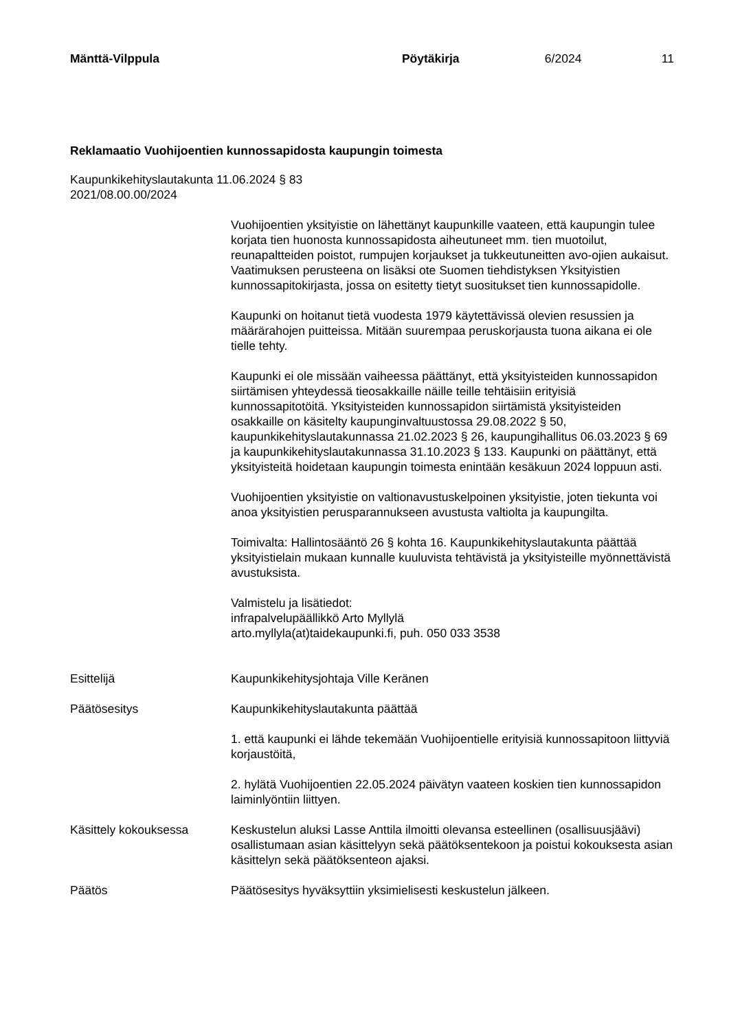Mänttä-Vilppula Pöytäkirja 6/2024 11
Reklamaatio Vuohijoentien kunnossapidosta kaupungin toimesta
Kaupunkikehityslautakunta 11.06.2024 § 83
2021/08.00.00/2024
Vuohijoentien yksityistie on lähettänyt kaupunkille vaateen, että kaupungin tulee korjata tien huonosta kunnossapidosta aiheutuneet mm. tien muotoilut, reunapaltteiden poistot, rumpujen korjaukset ja tukkeutuneitten avo-ojien aukaisut. Vaatimuksen perusteena on lisäksi ote Suomen tiehdistyksen Yksityistien kunnossapitokirjasta, jossa on esitetty tietyt suositukset tien kunnossapidolle.
Kaupunki on hoitanut tietä vuodesta 1979 käytettävissä olevien resussien ja määrärahojen puitteissa. Mitään suurempaa peruskorjausta tuona aikana ei ole tielle tehty.
Kaupunki ei ole missään vaiheessa päättänyt, että yksityisteiden kunnossapidon siirtämisen yhteydessä tieosakkaille näille teille tehtäisiin erityisiä kunnossapitotöitä. Yksityisteiden kunnossapidon siirtämistä yksityisteiden osakkaille on käsitelty kaupunginvaltuustossa 29.08.2022 § 50, kaupunkikehityslautakunnassa 21.02.2023 § 26, kaupungihallitus 06.03.2023 § 69 ja kaupunkikehityslautakunnassa 31.10.2023 § 133. Kaupunki on päättänyt, että yksityisteitä hoidetaan kaupungin toimesta enintään kesäkuun 2024 loppuun asti.
Vuohijoentien yksityistie on valtionavustuskelpoinen yksityistie, joten tiekunta voi anoa yksityistien perusparannukseen avustusta valtiolta ja kaupungilta.
Toimivalta: Hallintosääntö 26 § kohta 16. Kaupunkikehityslautakunta päättää yksityistielain mukaan kunnalle kuuluvista tehtävistä ja yksityisteille myönnettävistä avustuksista.
Valmistelu ja lisätiedot:
infrapalvelupäällikkö Arto Myllylä
arto.myllyla(at)taidekaupunki.fi, puh. 050 033 3538
Esittelijä Kaupunkikehitysjohtaja Ville Keränen
Päätösesitys Kaupunkikehityslautakunta päättää
1. että kaupunki ei lähde tekemään Vuohijoentielle erityisiä kunnossapitoon liittyviä korjaustöitä,
2. hylätä Vuohijoentien 22.05.2024 päivätyn vaateen koskien tien kunnossapidon laiminlyöntiin liittyen.
Käsittely kokouksessa Keskustelun aluksi Lasse Anttila ilmoitti olevansa esteellinen (osallisuusjäävi) osallistumaan asian käsittelyyn sekä päätöksentekoon ja poistui kokouksesta asian käsittelyn sekä päätöksenteon ajaksi.
Päätös Päätösesitys hyväksyttiin yksimielisesti keskustelun jälkeen.